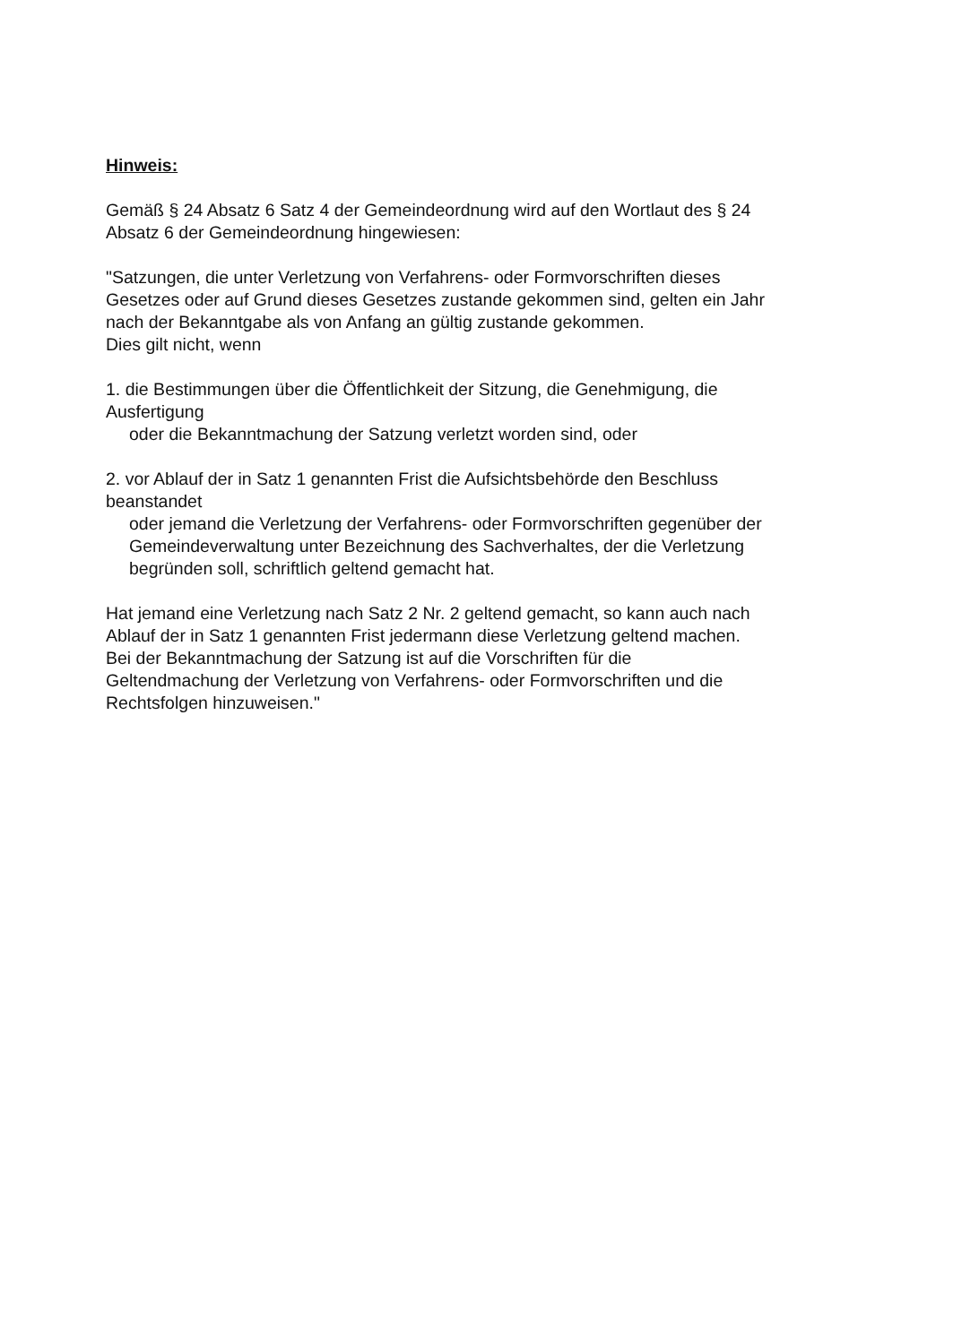Hinweis:
Gemäß § 24 Absatz 6 Satz 4 der Gemeindeordnung wird auf den Wortlaut des § 24
Absatz 6 der Gemeindeordnung hingewiesen:
"Satzungen, die unter Verletzung von Verfahrens- oder Formvorschriften dieses
Gesetzes oder auf Grund dieses Gesetzes zustande gekommen sind, gelten ein Jahr
nach der Bekanntgabe als von Anfang an gültig zustande gekommen.
Dies gilt nicht, wenn
1. die Bestimmungen über die Öffentlichkeit der Sitzung, die Genehmigung, die
Ausfertigung
oder die Bekanntmachung der Satzung verletzt worden sind, oder
2. vor Ablauf der in Satz 1 genannten Frist die Aufsichtsbehörde den Beschluss
beanstandet
oder jemand die Verletzung der Verfahrens- oder Formvorschriften gegenüber der
Gemeindeverwaltung unter Bezeichnung des Sachverhaltes, der die Verletzung
begründen soll, schriftlich geltend gemacht hat.
Hat jemand eine Verletzung nach Satz 2 Nr. 2 geltend gemacht, so kann auch nach
Ablauf der in Satz 1 genannten Frist jedermann diese Verletzung geltend machen.
Bei der Bekanntmachung der Satzung ist auf die Vorschriften für die
Geltendmachung der Verletzung von Verfahrens- oder Formvorschriften und die
Rechtsfolgen hinzuweisen."